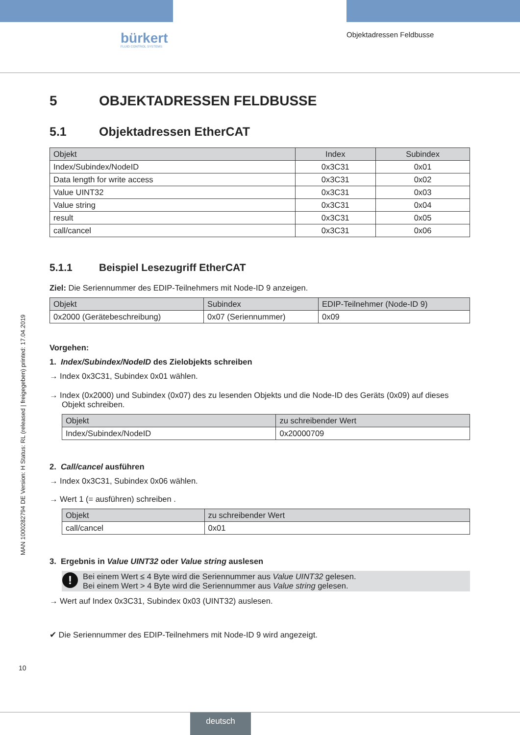bürkert
FLUID CONTROL SYSTEMS
Objektadressen Feldbusse
MAN 1000282794 DE Version: H Status: RL (released | freigegeben) printed: 17.04.2019
5 OBJEKTADRESSEN FELDBUSSE
5.1 Objektadressen EtherCAT
| Objekt | Index | Subindex |
| --- | --- | --- |
| Index/Subindex/NodeID | 0x3C31 | 0x01 |
| Data length for write access | 0x3C31 | 0x02 |
| Value UINT32 | 0x3C31 | 0x03 |
| Value string | 0x3C31 | 0x04 |
| result | 0x3C31 | 0x05 |
| call/cancel | 0x3C31 | 0x06 |
5.1.1 Beispiel Lesezugriff EtherCAT
Ziel: Die Seriennummer des EDIP-Teilnehmers mit Node-ID 9 anzeigen.
| Objekt | Subindex | EDIP-Teilnehmer (Node-ID 9) |
| --- | --- | --- |
| 0x2000 (Gerätebeschreibung) | 0x07 (Seriennummer) | 0x09 |
Vorgehen:
1. Index/Subindex/NodeID des Zielobjekts schreiben
→ Index 0x3C31, Subindex 0x01 wählen.
→ Index (0x2000) und Subindex (0x07) des zu lesenden Objekts und die Node-ID des Geräts (0x09) auf dieses Objekt schreiben.
| Objekt | zu schreibender Wert |
| --- | --- |
| Index/Subindex/NodeID | 0x20000709 |
2. Call/cancel ausführen
→ Index 0x3C31, Subindex 0x06 wählen.
→ Wert 1 (= ausführen) schreiben .
| Objekt | zu schreibender Wert |
| --- | --- |
| call/cancel | 0x01 |
3. Ergebnis in Value UINT32 oder Value string auslesen
! Bei einem Wert ≤ 4 Byte wird die Seriennummer aus Value UINT32 gelesen.
Bei einem Wert > 4 Byte wird die Seriennummer aus Value string gelesen.
→ Wert auf Index 0x3C31, Subindex 0x03 (UINT32) auslesen.
✔ Die Seriennummer des EDIP-Teilnehmers mit Node-ID 9 wird angezeigt.
10
deutsch